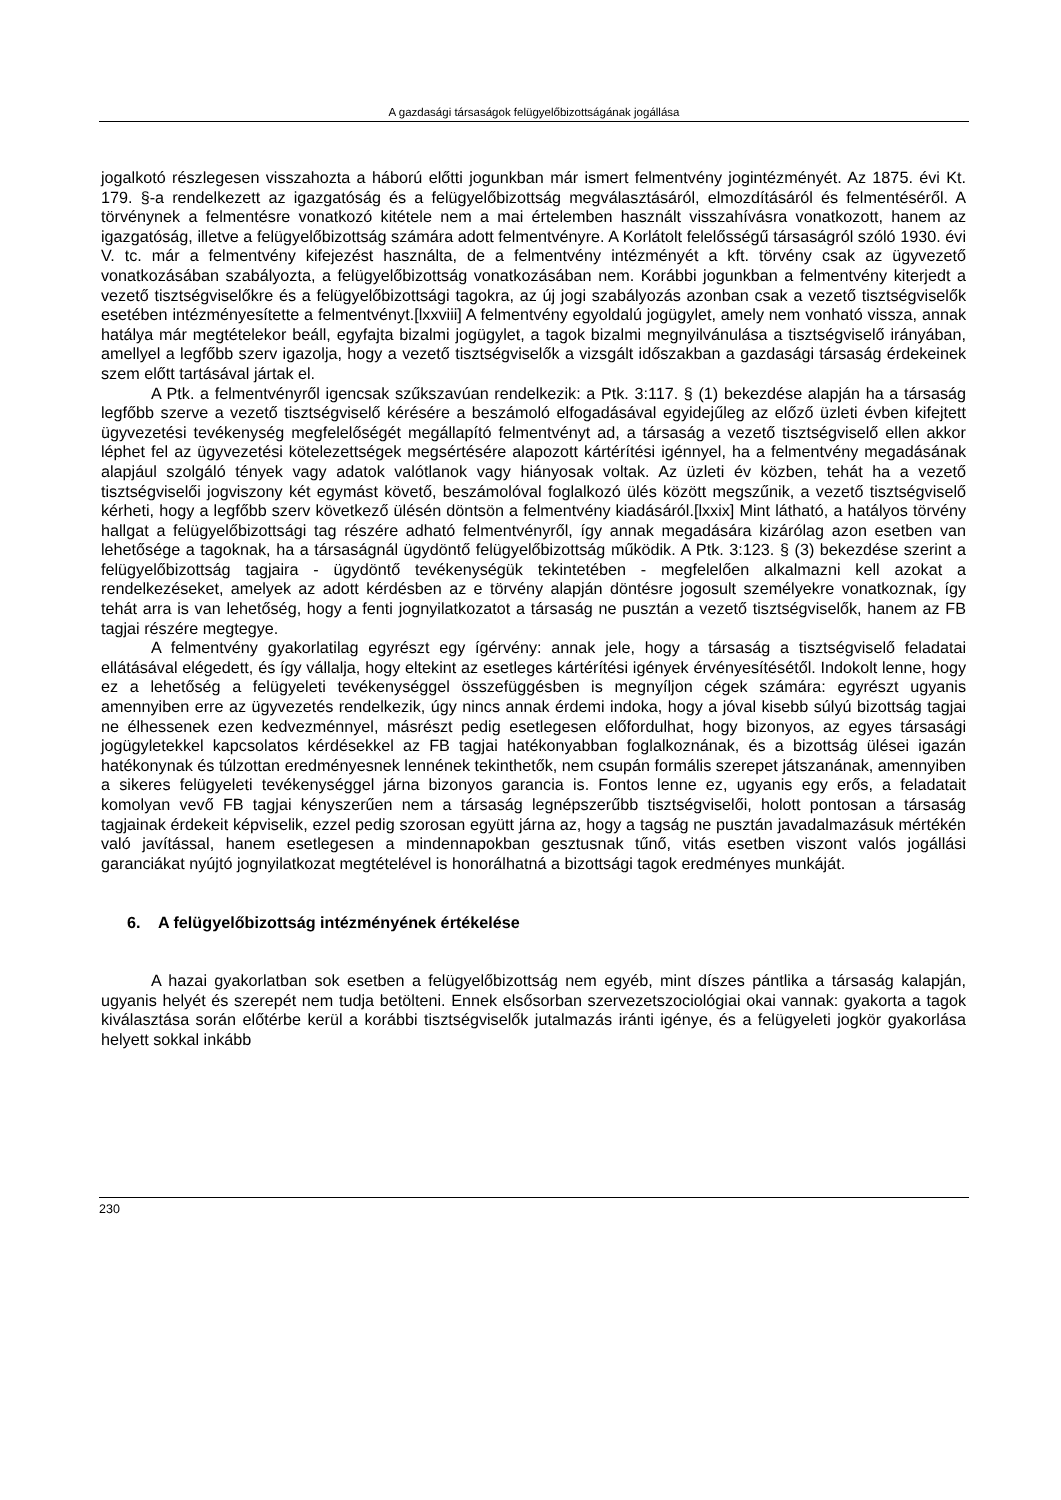A gazdasági társaságok felügyelőbizottságának jogállása
jogalkotó részlegesen visszahozta a háború előtti jogunkban már ismert felmentvény jogintézményét. Az 1875. évi Kt. 179. §-a rendelkezett az igazgatóság és a felügyelőbizottság megválasztásáról, elmozdításáról és felmentéséről. A törvénynek a felmentésre vonatkozó kitétele nem a mai értelemben használt visszahívásra vonatkozott, hanem az igazgatóság, illetve a felügyelőbizottság számára adott felmentvényre. A Korlátolt felelősségű társaságról szóló 1930. évi V. tc. már a felmentvény kifejezést használta, de a felmentvény intézményét a kft. törvény csak az ügyvezető vonatkozásában szabályozta, a felügyelőbizottság vonatkozásában nem. Korábbi jogunkban a felmentvény kiterjedt a vezető tisztségviselőkre és a felügyelőbizottsági tagokra, az új jogi szabályozás azonban csak a vezető tisztségviselők esetében intézményesítette a felmentvényt.[lxxviii] A felmentvény egyoldalú jogügylet, amely nem vonható vissza, annak hatálya már megtételekor beáll, egyfajta bizalmi jogügylet, a tagok bizalmi megnyilvánulása a tisztségviselő irányában, amellyel a legfőbb szerv igazolja, hogy a vezető tisztségviselők a vizsgált időszakban a gazdasági társaság érdekeinek szem előtt tartásával jártak el.
A Ptk. a felmentvényről igencsak szűkszavúan rendelkezik: a Ptk. 3:117. § (1) bekezdése alapján ha a társaság legfőbb szerve a vezető tisztségviselő kérésére a beszámoló elfogadásával egyidejűleg az előző üzleti évben kifejtett ügyvezetési tevékenység megfelelőségét megállapító felmentvényt ad, a társaság a vezető tisztségviselő ellen akkor léphet fel az ügyvezetési kötelezettségek megsértésére alapozott kártérítési igénnyel, ha a felmentvény megadásának alapjául szolgáló tények vagy adatok valótlanok vagy hiányosak voltak. Az üzleti év közben, tehát ha a vezető tisztségviselői jogviszony két egymást követő, beszámolóval foglalkozó ülés között megszűnik, a vezető tisztségviselő kérheti, hogy a legfőbb szerv következő ülésén döntsön a felmentvény kiadásáról.[lxxix] Mint látható, a hatályos törvény hallgat a felügyelőbizottsági tag részére adható felmentvényről, így annak megadására kizárólag azon esetben van lehetősége a tagoknak, ha a társaságnál ügydöntő felügyelőbizottság működik. A Ptk. 3:123. § (3) bekezdése szerint a felügyelőbizottság tagjaira - ügydöntő tevékenységük tekintetében - megfelelően alkalmazni kell azokat a rendelkezéseket, amelyek az adott kérdésben az e törvény alapján döntésre jogosult személyekre vonatkoznak, így tehát arra is van lehetőség, hogy a fenti jognyilatkozatot a társaság ne pusztán a vezető tisztségviselők, hanem az FB tagjai részére megtegye.
A felmentvény gyakorlatilag egyrészt egy ígérvény: annak jele, hogy a társaság a tisztségviselő feladatai ellátásával elégedett, és így vállalja, hogy eltekint az esetleges kártérítési igények érvényesítésétől. Indokolt lenne, hogy ez a lehetőség a felügyeleti tevékenységgel összefüggésben is megnyíljon cégek számára: egyrészt ugyanis amennyiben erre az ügyvezetés rendelkezik, úgy nincs annak érdemi indoka, hogy a jóval kisebb súlyú bizottság tagjai ne élhessenek ezen kedvezménnyel, másrészt pedig esetlegesen előfordulhat, hogy bizonyos, az egyes társasági jogügyletekkel kapcsolatos kérdésekkel az FB tagjai hatékonyabban foglalkoznának, és a bizottság ülései igazán hatékonynak és túlzottan eredményesnek lennének tekinthetők, nem csupán formális szerepet játszanának, amennyiben a sikeres felügyeleti tevékenységgel járna bizonyos garancia is. Fontos lenne ez, ugyanis egy erős, a feladatait komolyan vevő FB tagjai kényszerűen nem a társaság legnépszerűbb tisztségviselői, holott pontosan a társaság tagjainak érdekeit képviselik, ezzel pedig szorosan együtt járna az, hogy a tagság ne pusztán javadalmazásuk mértékén való javítással, hanem esetlegesen a mindennapokban gesztusnak tűnő, vitás esetben viszont valós jogállási garanciákat nyújtó jognyilatkozat megtételével is honorálhatná a bizottsági tagok eredményes munkáját.
6. A felügyelőbizottság intézményének értékelése
A hazai gyakorlatban sok esetben a felügyelőbizottság nem egyéb, mint díszes pántlika a társaság kalapján, ugyanis helyét és szerepét nem tudja betölteni. Ennek elsősorban szervezetszociológiai okai vannak: gyakorta a tagok kiválasztása során előtérbe kerül a korábbi tisztségviselők jutalmazás iránti igénye, és a felügyeleti jogkör gyakorlása helyett sokkal inkább
230